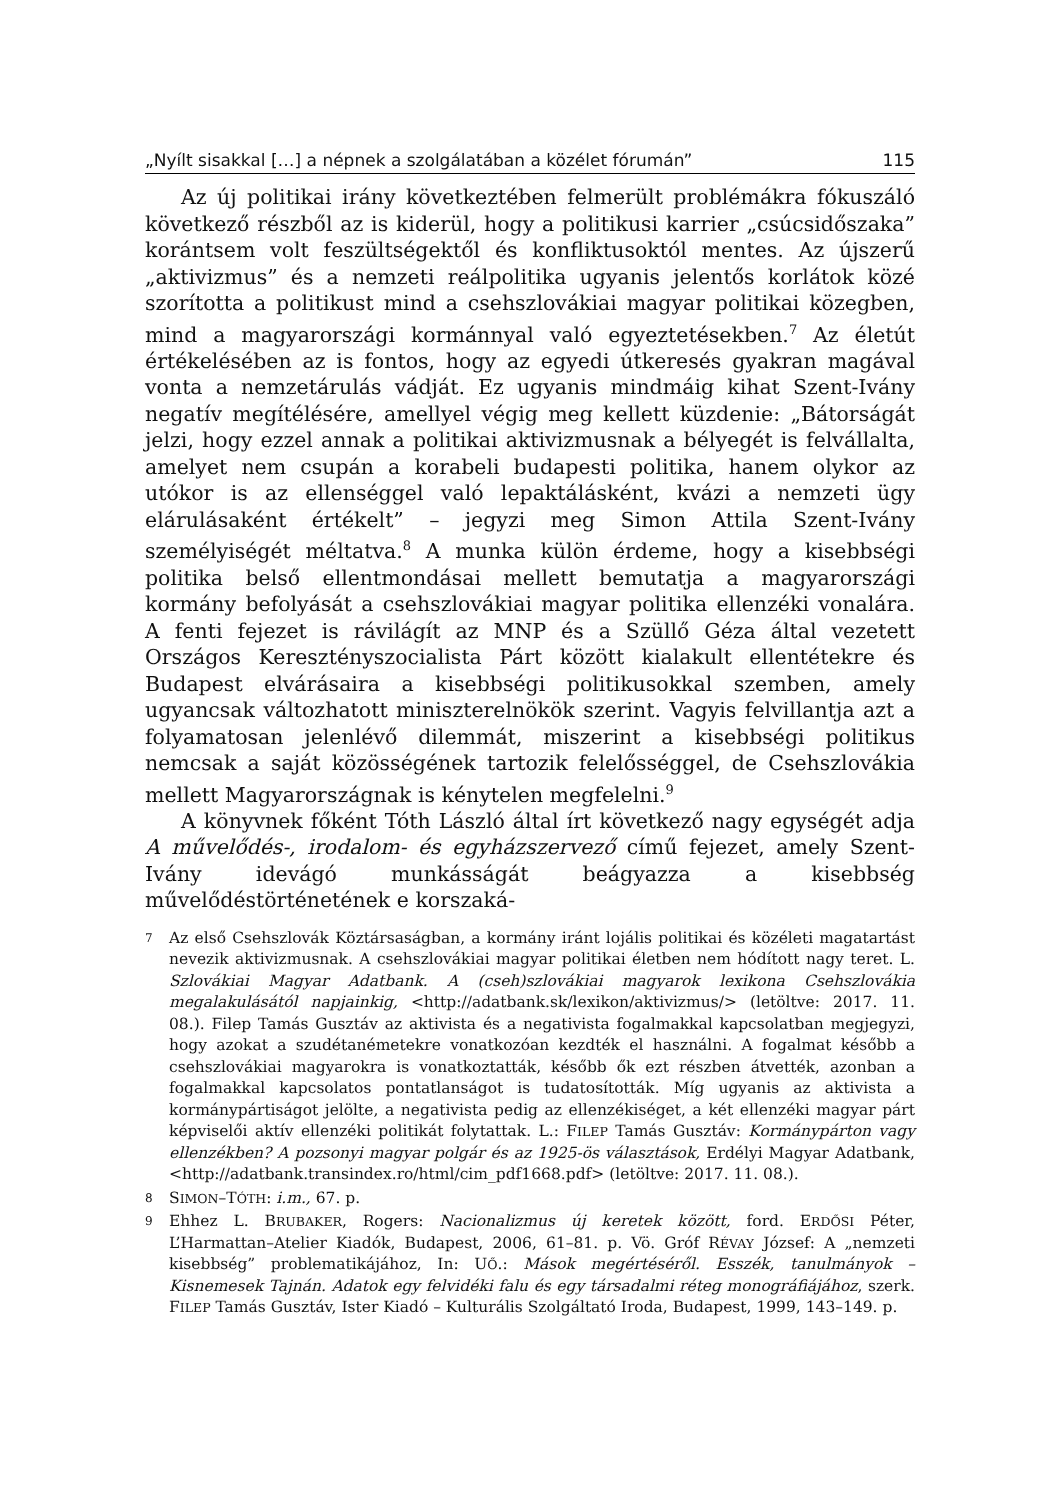„Nyílt sisakkal […] a népnek a szolgálatában a közélet fórumán” 115
Az új politikai irány következtében felmerült problémákra fókuszáló következő részből az is kiderül, hogy a politikusi karrier „csúcsidőszaka” korántsem volt feszültségektől és konfliktusoktól mentes. Az újszerű „aktivizmus” és a nemzeti reálpolitika ugyanis jelentős korlátok közé szorította a politikust mind a csehszlovákiai magyar politikai közegben, mind a magyarországi kormánnyal való egyeztetésekben.<sup>7</sup> Az életút értékelésében az is fontos, hogy az egyedi útkeresés gyakran magával vonta a nemzetárulás vádját. Ez ugyanis mindmáig kihat Szent-Ivány negatív megítélésére, amellyel végig meg kellett küzdenie: „Bátorságát jelzi, hogy ezzel annak a politikai aktivizmusnak a bélyegét is felvállalta, amelyet nem csupán a korabeli budapesti politika, hanem olykor az utókor is az ellenséggel való lepaktálásként, kvázi a nemzeti ügy elárulásaként értékelt” – jegyzi meg Simon Attila Szent-Ivány személyiségét méltatva.<sup>8</sup> A munka külön érdeme, hogy a kisebbségi politika belső ellentmondásai mellett bemutatja a magyarországi kormány befolyását a csehszlovákiai magyar politika ellenzéki vonalára. A fenti fejezet is rávilágít az MNP és a Szüllő Géza által vezetett Országos Keresztényszocialista Párt között kialakult ellentétekre és Budapest elvárásaira a kisebbségi politikusokkal szemben, amely ugyancsak változhatott miniszterelnökök szerint. Vagyis felvillantja azt a folyamatosan jelenlévő dilemmát, miszerint a kisebbségi politikus nemcsak a saját közösségének tartozik felelősséggel, de Csehszlovákia mellett Magyarországnak is kénytelen megfelelni.<sup>9</sup>
A könyvnek főként Tóth László által írt következő nagy egységét adja A művelődés-, irodalom- és egyházszervező című fejezet, amely Szent-Ivány idevágó munkásságát beágyazza a kisebbség művelődéstörténetének e korszaká-
7 Az első Csehszlovák Köztársaságban, a kormány iránt lojális politikai és közéleti magatartást nevezik aktivizmusnak. A csehszlovákiai magyar politikai életben nem hódított nagy teret. L. Szlovákiai Magyar Adatbank. A (cseh)szlovákiai magyarok lexikona Csehszlovákia megalakulásától napjainkig, <http://adatbank.sk/lexikon/aktivizmus/> (letöltve: 2017. 11. 08.). Filep Tamás Gusztáv az aktivista és a negativista fogalmakkal kapcsolatban megjegyzi, hogy azokat a szudétanémetekre vonatkozóan kezdték el használni. A fogalmat később a csehszlovákiai magyarokra is vonatkoztatták, később ők ezt részben átvették, azonban a fogalmakkal kapcsolatos pontatlanságot is tudatosították. Míg ugyanis az aktivista a kormánypártiságot jelölte, a negativista pedig az ellenzékiséget, a két ellenzéki magyar párt képviselői aktív ellenzéki politikát folytattak. L.: FILEP Tamás Gusztáv: Kormánypárton vagy ellenzékben? A pozsonyi magyar polgár és az 1925-ös választások, Erdélyi Magyar Adatbank, <http://adatbank.transindex.ro/html/cim_pdf1668.pdf> (letöltve: 2017. 11. 08.).
8 SIMON–TÓTH: i.m., 67. p.
9 Ehhez L. BRUBAKER, Rogers: Nacionalizmus új keretek között, ford. ERDŐSI Péter, L’Harmattan–Atelier Kiadók, Budapest, 2006, 61–81. p. Vö. Gróf RÉVAY József: A „nemzeti kisebbség” problematikájához, In: UŐ.: Mások megértéséről. Esszék, tanulmányok – Kisnemesek Tajnán. Adatok egy felvidéki falu és egy társadalmi réteg monográfiájához, szerk. FILEP Tamás Gusztáv, Ister Kiadó – Kulturális Szolgáltató Iroda, Budapest, 1999, 143–149. p.